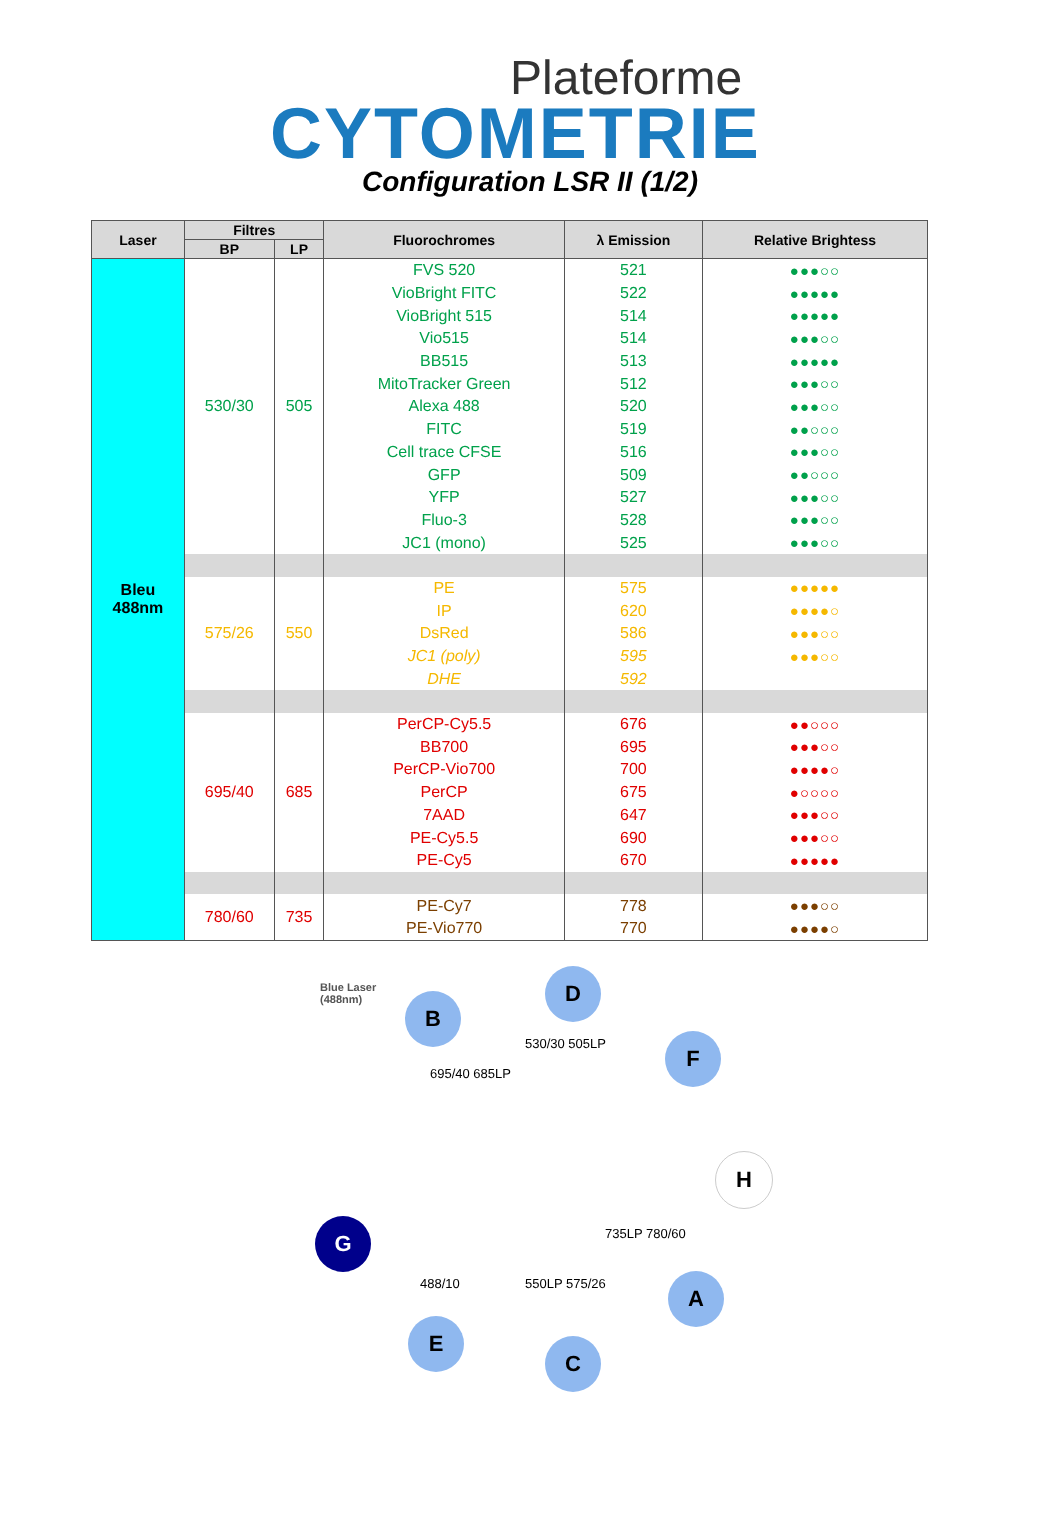Plateforme
CYTOMETRIE
Configuration LSR II (1/2)
| Laser | Filtres | | Fluorochromes | λ Emission | Relative Brightess |
| --- | --- | --- | --- | --- | --- |
| | BP | LP | | | |
| Bleu 488nm | 530/30 | 505 | FVS 520 | 521 | ●●●○○ |
| | | | VioBright FITC | 522 | ●●●●● |
| | | | VioBright 515 | 514 | ●●●●● |
| | | | Vio515 | 514 | ●●●○○ |
| | | | BB515 | 513 | ●●●●● |
| | | | MitoTracker Green | 512 | ●●●○○ |
| | | | Alexa 488 | 520 | ●●●○○ |
| | | | FITC | 519 | ●●○○○ |
| | | | Cell trace CFSE | 516 | ●●●○○ |
| | | | GFP | 509 | ●●○○○ |
| | | | YFP | 527 | ●●●○○ |
| | | | Fluo-3 | 528 | ●●●○○ |
| | | | JC1 (mono) | 525 | ●●●○○ |
| | 575/26 | 550 | PE | 575 | ●●●●● |
| | | | IP | 620 | ●●●●○ |
| | | | DsRed | 586 | ●●●○○ |
| | | | JC1 (poly) | 595 | ●●●○○ |
| | | | DHE | 592 | |
| | 695/40 | 685 | PerCP-Cy5.5 | 676 | ●●○○○ |
| | | | BB700 | 695 | ●●●○○ |
| | | | PerCP-Vio700 | 700 | ●●●●○ |
| | | | PerCP | 675 | ●○○○○ |
| | | | 7AAD | 647 | ●●●○○ |
| | | | PE-Cy5.5 | 690 | ●●●○○ |
| | | | PE-Cy5 | 670 | ●●●●● |
| | 780/60 | 735 | PE-Cy7 | 778 | ●●●○○ |
| | | | PE-Vio770 | 770 | ●●●●○ |
Blue Laser
(488nm)
B
D
F
H
A
C
E
G
530/30 505LP
695/40 685LP
735LP 780/60
550LP 575/26 488/10